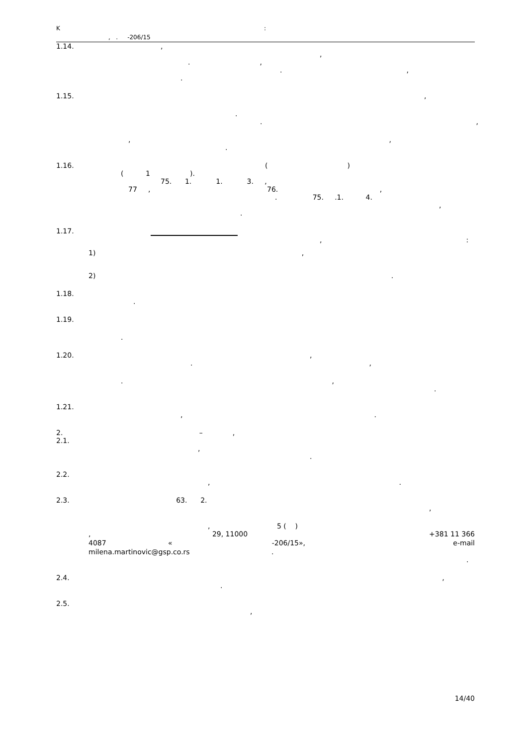K:
, . -206/15
1.14. ,
,
.,
.,
.
1.15. ,
.
.,
,,
.
1.16. ()
( 1 ).
75. 1. 1. 3. ,
77 , 76. ,
. 75. .1. 4.
,
.
1.17.
,:
1) ,
2) .
1.18.
.
1.19.
.
1.20. ,
.,
.,
.
1.21.
,.
2. –,
2.1.
,
.
2.2.
,.
2.3. 63. 2.
,
, 5 ( )
, 29, 11000 +381 11 366
4087 « -206/15», e-mail
milena.martinovic@gsp.co.rs .
.
2.4. ,
.
2.5.
,
14/40